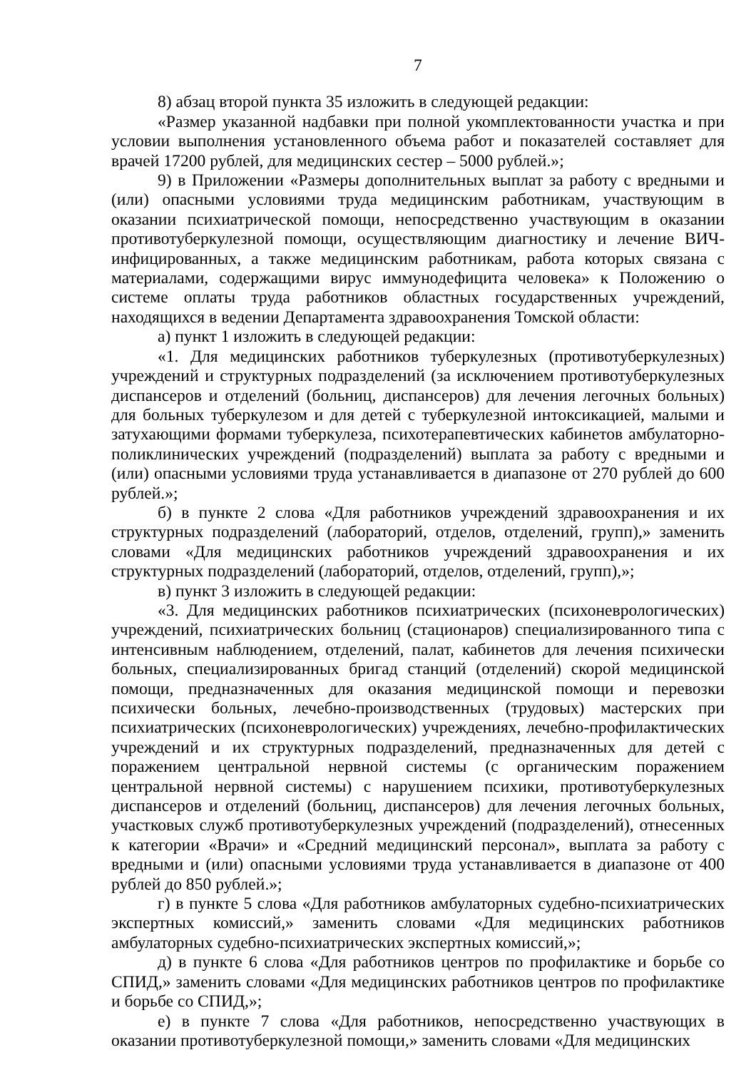7
8) абзац второй пункта 35 изложить в следующей редакции:
«Размер указанной надбавки при полной укомплектованности участка и при условии выполнения установленного объема работ и показателей составляет для врачей 17200 рублей, для медицинских сестер – 5000 рублей.»;
9) в Приложении «Размеры дополнительных выплат за работу с вредными и (или) опасными условиями труда медицинским работникам, участвующим в оказании психиатрической помощи, непосредственно участвующим в оказании противотуберкулезной помощи, осуществляющим диагностику и лечение ВИЧ-инфицированных, а также медицинским работникам, работа которых связана с материалами, содержащими вирус иммунодефицита человека» к Положению о системе оплаты труда работников областных государственных учреждений, находящихся в ведении Департамента здравоохранения Томской области:
а) пункт 1 изложить в следующей редакции:
«1. Для медицинских работников туберкулезных (противотуберкулезных) учреждений и структурных подразделений (за исключением противотуберкулезных диспансеров и отделений (больниц, диспансеров) для лечения легочных больных) для больных туберкулезом и для детей с туберкулезной интоксикацией, малыми и затухающими формами туберкулеза, психотерапевтических кабинетов амбулаторно-поликлинических учреждений (подразделений) выплата за работу с вредными и (или) опасными условиями труда устанавливается в диапазоне от 270 рублей до 600 рублей.»;
б) в пункте 2 слова «Для работников учреждений здравоохранения и их структурных подразделений (лабораторий, отделов, отделений, групп),» заменить словами «Для медицинских работников учреждений здравоохранения и их структурных подразделений (лабораторий, отделов, отделений, групп),»;
в) пункт 3 изложить в следующей редакции:
«3. Для медицинских работников психиатрических (психоневрологических) учреждений, психиатрических больниц (стационаров) специализированного типа с интенсивным наблюдением, отделений, палат, кабинетов для лечения психически больных, специализированных бригад станций (отделений) скорой медицинской помощи, предназначенных для оказания медицинской помощи и перевозки психически больных, лечебно-производственных (трудовых) мастерских при психиатрических (психоневрологических) учреждениях, лечебно-профилактических учреждений и их структурных подразделений, предназначенных для детей с поражением центральной нервной системы (с органическим поражением центральной нервной системы) с нарушением психики, противотуберкулезных диспансеров и отделений (больниц, диспансеров) для лечения легочных больных, участковых служб противотуберкулезных учреждений (подразделений), отнесенных к категории «Врачи» и «Средний медицинский персонал», выплата за работу с вредными и (или) опасными условиями труда устанавливается в диапазоне от 400 рублей до 850 рублей.»;
г) в пункте 5 слова «Для работников амбулаторных судебно-психиатрических экспертных комиссий,» заменить словами «Для медицинских работников амбулаторных судебно-психиатрических экспертных комиссий,»;
д) в пункте 6 слова «Для работников центров по профилактике и борьбе со СПИД,» заменить словами «Для медицинских работников центров по профилактике и борьбе со СПИД,»;
е) в пункте 7 слова «Для работников, непосредственно участвующих в оказании противотуберкулезной помощи,» заменить словами «Для медицинских